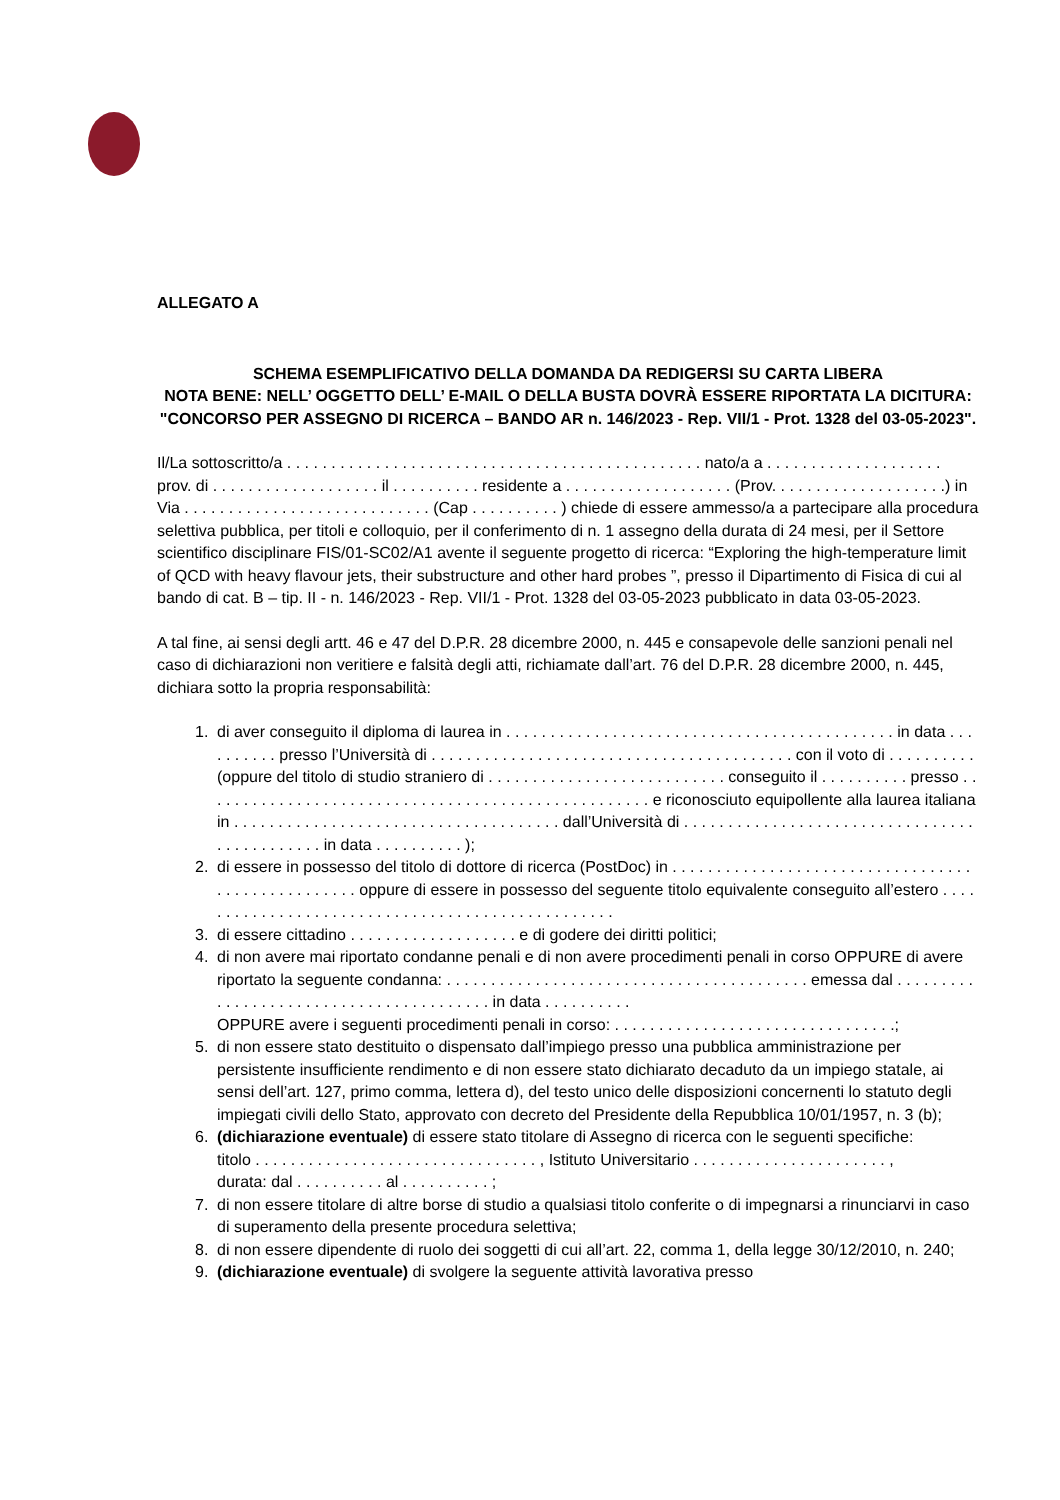ALLEGATO A
SCHEMA ESEMPLIFICATIVO DELLA DOMANDA DA REDIGERSI SU CARTA LIBERA
NOTA BENE: NELL’ OGGETTO DELL’ E-MAIL O DELLA BUSTA DOVRÀ ESSERE RIPORTATA LA DICITURA:
"CONCORSO PER ASSEGNO DI RICERCA – BANDO AR n. 146/2023 - Rep. VII/1 - Prot. 1328 del 03-05-2023".
Il/La sottoscritto/a . . . . . . . . . . . . . . . . . . . . . . . . . . . . . . . . . . . . . . . . . . . . . . . nato/a a . . . . . . . . . . . . . . . . . . . . prov. di . . . . . . . . . . . . . . . . . . . il . . . . . . . . . . residente a . . . . . . . . . . . . . . . . . . . (Prov. . . . . . . . . . . . . . . . . . . .) in Via . . . . . . . . . . . . . . . . . . . . . . . . . . . . (Cap . . . . . . . . . . ) chiede di essere ammesso/a a partecipare alla procedura selettiva pubblica, per titoli e colloquio, per il conferimento di n. 1 assegno della durata di 24 mesi, per il Settore scientifico disciplinare FIS/01-SC02/A1 avente il seguente progetto di ricerca: “Exploring the high-temperature limit of QCD with heavy flavour jets, their substructure and other hard probes ”, presso il Dipartimento di Fisica di cui al bando di cat. B – tip. II - n. 146/2023 - Rep. VII/1 - Prot. 1328 del 03-05-2023 pubblicato in data 03-05-2023.
A tal fine, ai sensi degli artt. 46 e 47 del D.P.R. 28 dicembre 2000, n. 445 e consapevole delle sanzioni penali nel caso di dichiarazioni non veritiere e falsità degli atti, richiamate dall’art. 76 del D.P.R. 28 dicembre 2000, n. 445, dichiara sotto la propria responsabilità:
1. di aver conseguito il diploma di laurea in . . . . . . . . . . . . . . . . . . . . . . . . . . . . . . . . . . . . . . . . . . . . in data . . . . . . . . . . presso l’Università di . . . . . . . . . . . . . . . . . . . . . . . . . . . . . . . . . . . . . . . . . con il voto di . . . . . . . . . . (oppure del titolo di studio straniero di . . . . . . . . . . . . . . . . . . . . . . . . . . . conseguito il . . . . . . . . . . presso . . . . . . . . . . . . . . . . . . . . . . . . . . . . . . . . . . . . . . . . . . . . . . . . . . . e riconosciuto equipollente alla laurea italiana in . . . . . . . . . . . . . . . . . . . . . . . . . . . . . . . . . . . . . dall’Università di . . . . . . . . . . . . . . . . . . . . . . . . . . . . . . . . . . . . . . . . . . . . . in data . . . . . . . . . . );
2. di essere in possesso del titolo di dottore di ricerca (PostDoc) in . . . . . . . . . . . . . . . . . . . . . . . . . . . . . . . . . . . . . . . . . . . . . . . . . . oppure di essere in possesso del seguente titolo equivalente conseguito all’estero . . . . . . . . . . . . . . . . . . . . . . . . . . . . . . . . . . . . . . . . . . . . . . . . .
3. di essere cittadino . . . . . . . . . . . . . . . . . . . e di godere dei diritti politici;
4. di non avere mai riportato condanne penali e di non avere procedimenti penali in corso OPPURE di avere riportato la seguente condanna: . . . . . . . . . . . . . . . . . . . . . . . . . . . . . . . . . . . . . . . . . emessa dal . . . . . . . . . . . . . . . . . . . . . . . . . . . . . . . . . . . . . . . . in data . . . . . . . . . .
OPPURE avere i seguenti procedimenti penali in corso: . . . . . . . . . . . . . . . . . . . . . . . . . . . . . . . .;
5. di non essere stato destituito o dispensato dall’impiego presso una pubblica amministrazione per persistente insufficiente rendimento e di non essere stato dichiarato decaduto da un impiego statale, ai sensi dell’art. 127, primo comma, lettera d), del testo unico delle disposizioni concernenti lo statuto degli impiegati civili dello Stato, approvato con decreto del Presidente della Repubblica 10/01/1957, n. 3 (b);
6. (dichiarazione eventuale) di essere stato titolare di Assegno di ricerca con le seguenti specifiche:
titolo . . . . . . . . . . . . . . . . . . . . . . . . . . . . . . . . , Istituto Universitario . . . . . . . . . . . . . . . . . . . . . . ,
durata: dal . . . . . . . . . . al . . . . . . . . . . ;
7. di non essere titolare di altre borse di studio a qualsiasi titolo conferite o di impegnarsi a rinunciarvi in caso di superamento della presente procedura selettiva;
8. di non essere dipendente di ruolo dei soggetti di cui all’art. 22, comma 1, della legge 30/12/2010, n. 240;
9. (dichiarazione eventuale) di svolgere la seguente attività lavorativa presso